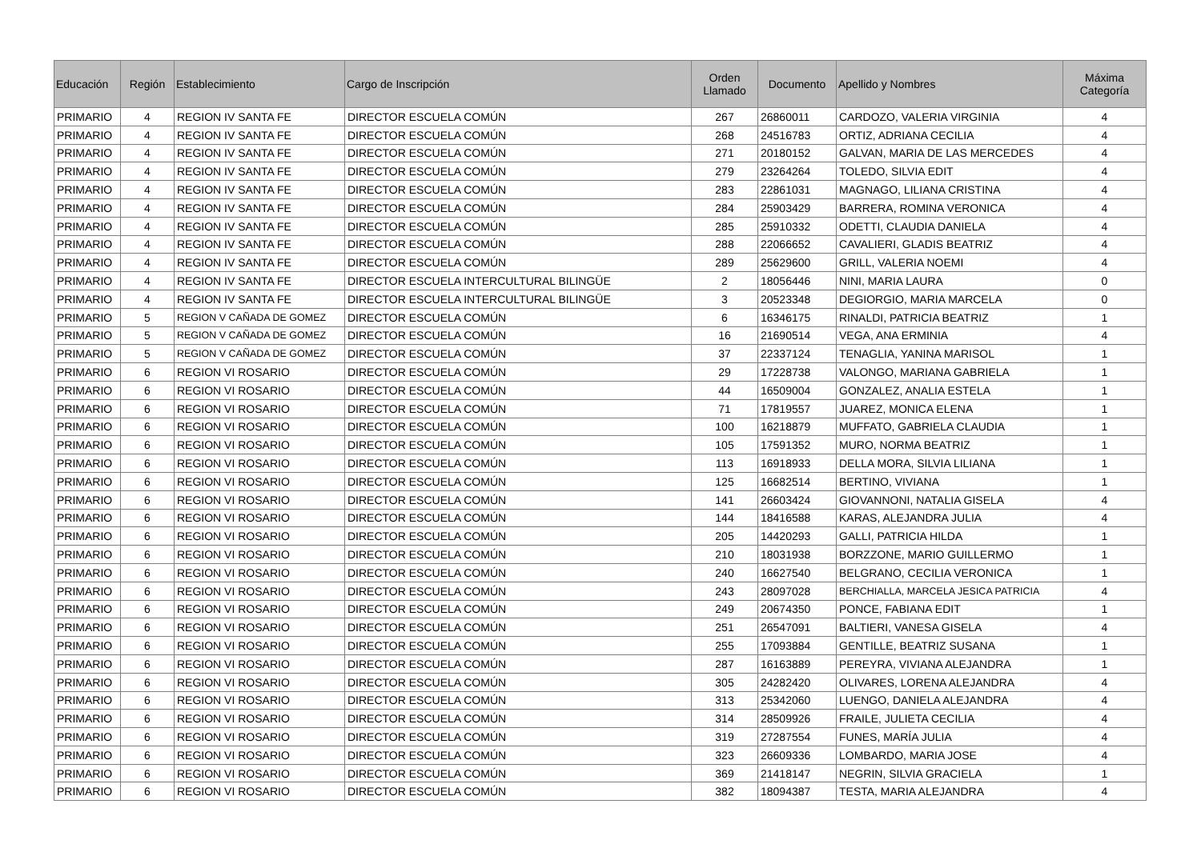| Educación | Región | Establecimiento | Cargo de Inscripción | Orden Llamado | Documento | Apellido y Nombres | Máxima Categoría |
| --- | --- | --- | --- | --- | --- | --- | --- |
| PRIMARIO | 4 | REGION IV SANTA FE | DIRECTOR ESCUELA COMÚN | 267 | 26860011 | CARDOZO, VALERIA VIRGINIA | 4 |
| PRIMARIO | 4 | REGION IV SANTA FE | DIRECTOR ESCUELA COMÚN | 268 | 24516783 | ORTIZ, ADRIANA CECILIA | 4 |
| PRIMARIO | 4 | REGION IV SANTA FE | DIRECTOR ESCUELA COMÚN | 271 | 20180152 | GALVAN, MARIA DE LAS MERCEDES | 4 |
| PRIMARIO | 4 | REGION IV SANTA FE | DIRECTOR ESCUELA COMÚN | 279 | 23264264 | TOLEDO, SILVIA EDIT | 4 |
| PRIMARIO | 4 | REGION IV SANTA FE | DIRECTOR ESCUELA COMÚN | 283 | 22861031 | MAGNAGO, LILIANA CRISTINA | 4 |
| PRIMARIO | 4 | REGION IV SANTA FE | DIRECTOR ESCUELA COMÚN | 284 | 25903429 | BARRERA, ROMINA VERONICA | 4 |
| PRIMARIO | 4 | REGION IV SANTA FE | DIRECTOR ESCUELA COMÚN | 285 | 25910332 | ODETTI, CLAUDIA DANIELA | 4 |
| PRIMARIO | 4 | REGION IV SANTA FE | DIRECTOR ESCUELA COMÚN | 288 | 22066652 | CAVALIERI, GLADIS BEATRIZ | 4 |
| PRIMARIO | 4 | REGION IV SANTA FE | DIRECTOR ESCUELA COMÚN | 289 | 25629600 | GRILL, VALERIA NOEMI | 4 |
| PRIMARIO | 4 | REGION IV SANTA FE | DIRECTOR ESCUELA INTERCULTURAL BILINGÜE | 2 | 18056446 | NINI, MARIA LAURA | 0 |
| PRIMARIO | 4 | REGION IV SANTA FE | DIRECTOR ESCUELA INTERCULTURAL BILINGÜE | 3 | 20523348 | DEGIORGIO, MARIA MARCELA | 0 |
| PRIMARIO | 5 | REGION V CAÑADA DE GOMEZ | DIRECTOR ESCUELA COMÚN | 6 | 16346175 | RINALDI, PATRICIA BEATRIZ | 1 |
| PRIMARIO | 5 | REGION V CAÑADA DE GOMEZ | DIRECTOR ESCUELA COMÚN | 16 | 21690514 | VEGA, ANA ERMINIA | 4 |
| PRIMARIO | 5 | REGION V CAÑADA DE GOMEZ | DIRECTOR ESCUELA COMÚN | 37 | 22337124 | TENAGLIA, YANINA MARISOL | 1 |
| PRIMARIO | 6 | REGION VI ROSARIO | DIRECTOR ESCUELA COMÚN | 29 | 17228738 | VALONGO, MARIANA GABRIELA | 1 |
| PRIMARIO | 6 | REGION VI ROSARIO | DIRECTOR ESCUELA COMÚN | 44 | 16509004 | GONZALEZ, ANALIA ESTELA | 1 |
| PRIMARIO | 6 | REGION VI ROSARIO | DIRECTOR ESCUELA COMÚN | 71 | 17819557 | JUAREZ, MONICA ELENA | 1 |
| PRIMARIO | 6 | REGION VI ROSARIO | DIRECTOR ESCUELA COMÚN | 100 | 16218879 | MUFFATO, GABRIELA CLAUDIA | 1 |
| PRIMARIO | 6 | REGION VI ROSARIO | DIRECTOR ESCUELA COMÚN | 105 | 17591352 | MURO, NORMA BEATRIZ | 1 |
| PRIMARIO | 6 | REGION VI ROSARIO | DIRECTOR ESCUELA COMÚN | 113 | 16918933 | DELLA MORA, SILVIA LILIANA | 1 |
| PRIMARIO | 6 | REGION VI ROSARIO | DIRECTOR ESCUELA COMÚN | 125 | 16682514 | BERTINO, VIVIANA | 1 |
| PRIMARIO | 6 | REGION VI ROSARIO | DIRECTOR ESCUELA COMÚN | 141 | 26603424 | GIOVANNONI, NATALIA GISELA | 4 |
| PRIMARIO | 6 | REGION VI ROSARIO | DIRECTOR ESCUELA COMÚN | 144 | 18416588 | KARAS, ALEJANDRA JULIA | 4 |
| PRIMARIO | 6 | REGION VI ROSARIO | DIRECTOR ESCUELA COMÚN | 205 | 14420293 | GALLI, PATRICIA HILDA | 1 |
| PRIMARIO | 6 | REGION VI ROSARIO | DIRECTOR ESCUELA COMÚN | 210 | 18031938 | BORZZONE, MARIO GUILLERMO | 1 |
| PRIMARIO | 6 | REGION VI ROSARIO | DIRECTOR ESCUELA COMÚN | 240 | 16627540 | BELGRANO, CECILIA VERONICA | 1 |
| PRIMARIO | 6 | REGION VI ROSARIO | DIRECTOR ESCUELA COMÚN | 243 | 28097028 | BERCHIALLA, MARCELA JESICA PATRICIA | 4 |
| PRIMARIO | 6 | REGION VI ROSARIO | DIRECTOR ESCUELA COMÚN | 249 | 20674350 | PONCE, FABIANA EDIT | 1 |
| PRIMARIO | 6 | REGION VI ROSARIO | DIRECTOR ESCUELA COMÚN | 251 | 26547091 | BALTIERI, VANESA GISELA | 4 |
| PRIMARIO | 6 | REGION VI ROSARIO | DIRECTOR ESCUELA COMÚN | 255 | 17093884 | GENTILLE, BEATRIZ SUSANA | 1 |
| PRIMARIO | 6 | REGION VI ROSARIO | DIRECTOR ESCUELA COMÚN | 287 | 16163889 | PEREYRA, VIVIANA ALEJANDRA | 1 |
| PRIMARIO | 6 | REGION VI ROSARIO | DIRECTOR ESCUELA COMÚN | 305 | 24282420 | OLIVARES, LORENA ALEJANDRA | 4 |
| PRIMARIO | 6 | REGION VI ROSARIO | DIRECTOR ESCUELA COMÚN | 313 | 25342060 | LUENGO, DANIELA ALEJANDRA | 4 |
| PRIMARIO | 6 | REGION VI ROSARIO | DIRECTOR ESCUELA COMÚN | 314 | 28509926 | FRAILE, JULIETA CECILIA | 4 |
| PRIMARIO | 6 | REGION VI ROSARIO | DIRECTOR ESCUELA COMÚN | 319 | 27287554 | FUNES, MARÍA JULIA | 4 |
| PRIMARIO | 6 | REGION VI ROSARIO | DIRECTOR ESCUELA COMÚN | 323 | 26609336 | LOMBARDO, MARIA JOSE | 4 |
| PRIMARIO | 6 | REGION VI ROSARIO | DIRECTOR ESCUELA COMÚN | 369 | 21418147 | NEGRIN, SILVIA GRACIELA | 1 |
| PRIMARIO | 6 | REGION VI ROSARIO | DIRECTOR ESCUELA COMÚN | 382 | 18094387 | TESTA, MARIA ALEJANDRA | 4 |